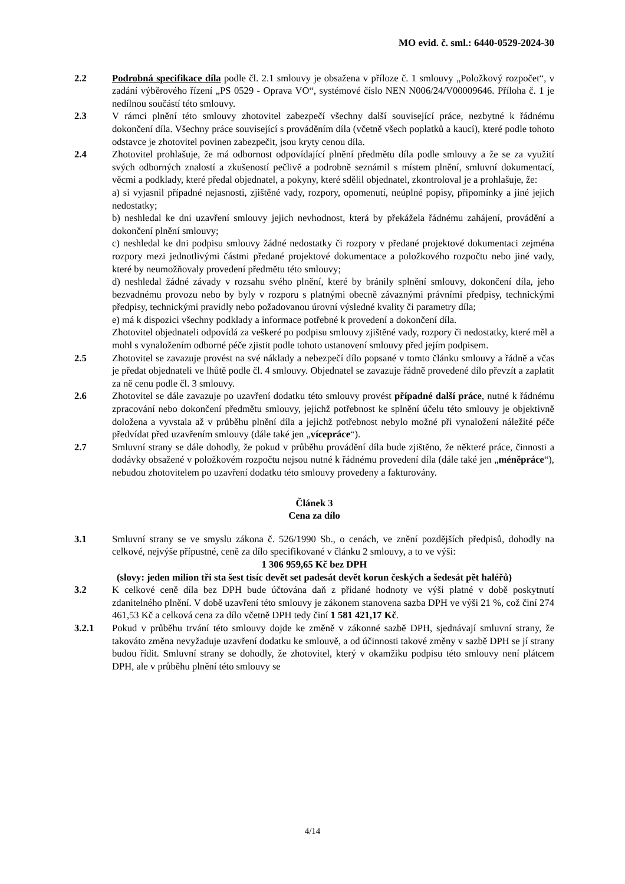MO evid. č. sml.: 6440-0529-2024-30
2.2 Podrobná specifikace díla podle čl. 2.1 smlouvy je obsažena v příloze č. 1 smlouvy „Položkový rozpočet“, v zadání výběrového řízení „PS 0529 - Oprava VO“, systémové číslo NEN N006/24/V00009646. Příloha č. 1 je nedílnou součástí této smlouvy.
2.3 V rámci plnění této smlouvy zhotovitel zabezpečí všechny další související práce, nezbytné k řádnému dokončení díla. Všechny práce související s prováděním díla (včetně všech poplatků a kaucí), které podle tohoto odstavce je zhotovitel povinen zabezpečit, jsou kryty cenou díla.
2.4 Zhotovitel prohlašuje, že má odbornost odpovídající plnění předmětu díla podle smlouvy a že se za využití svých odborných znalostí a zkušeností pečlivě a podrobně seznámil s místem plnění, smluvní dokumentací, věcmi a podklady, které předal objednatel, a pokyny, které sdělil objednatel, zkontroloval je a prohlašuje, že:
a) si vyjasnil případné nejasnosti, zjištěné vady, rozpory, opomenutí, neúplné popisy, připomínky a jiné jejich nedostatky;
b) neshledal ke dni uzavření smlouvy jejich nevhodnost, která by překážela řádnému zahájení, provádění a dokončení plnění smlouvy;
c) neshledal ke dni podpisu smlouvy žádné nedostatky či rozpory v předané projektové dokumentaci zejména rozpory mezi jednotlivými částmi předané projektové dokumentace a položkového rozpočtu nebo jiné vady, které by neumožňovaly provedení předmětu této smlouvy;
d) neshledal žádné závady v rozsahu svého plnění, které by bránily splnění smlouvy, dokončení díla, jeho bezvadnému provozu nebo by byly v rozporu s platnými obecně závaznými právními předpisy, technickými předpisy, technickými pravidly nebo požadovanou úrovní výsledné kvality či parametry díla;
e) má k dispozici všechny podklady a informace potřebné k provedení a dokončení díla.
Zhotovitel objednateli odpovídá za veškeré po podpisu smlouvy zjištěné vady, rozpory či nedostatky, které měl a mohl s vynaložením odborné péče zjistit podle tohoto ustanovení smlouvy před jejím podpisem.
2.5 Zhotovitel se zavazuje provést na své náklady a nebezpečí dílo popsané v tomto článku smlouvy a řádně a včas je předat objednateli ve lhůtě podle čl. 4 smlouvy. Objednatel se zavazuje řádně provedené dílo převzít a zaplatit za ně cenu podle čl. 3 smlouvy.
2.6 Zhotovitel se dále zavazuje po uzavření dodatku této smlouvy provést případné další práce, nutné k řádnému zpracování nebo dokončení předmětu smlouvy, jejichž potřebnost ke splnění účelu této smlouvy je objektivně doložena a vyvstala až v průběhu plnění díla a jejichž potřebnost nebylo možné při vynaložení náležité péče předvídat před uzavřením smlouvy (dále také jen „vícepráce“).
2.7 Smluvní strany se dále dohodly, že pokud v průběhu provádění díla bude zjištěno, že některé práce, činnosti a dodávky obsažené v položkovém rozpočtu nejsou nutné k řádnému provedení díla (dále také jen „méněpráce“), nebudou zhotovitelem po uzavření dodatku této smlouvy provedeny a fakturovány.
Článek 3
Cena za dílo
3.1 Smluvní strany se ve smyslu zákona č. 526/1990 Sb., o cenách, ve znění pozdějších předpisů, dohodly na celkové, nejvýše přípustné, ceně za dílo specifikované v článku 2 smlouvy, a to ve výši:
1 306 959,65 Kč bez DPH
(slovy: jeden milion tři sta šest tisíc devět set padesát devět korun českých a šedesát pět haléřů)
3.2 K celkové ceně díla bez DPH bude účtována daň z přidané hodnoty ve výši platné v době poskytnutí zdanitelného plnění. V době uzavření této smlouvy je zákonem stanovena sazba DPH ve výši 21 %, což činí 274 461,53 Kč a celková cena za dílo včetně DPH tedy činí 1 581 421,17 Kč.
3.2.1 Pokud v průběhu trvání této smlouvy dojde ke změně v zákonné sazbě DPH, sjednávají smluvní strany, že takováto změna nevyžaduje uzavření dodatku ke smlouvě, a od účinnosti takové změny v sazbě DPH se jí strany budou řídit. Smluvní strany se dohodly, že zhotovitel, který v okamžiku podpisu této smlouvy není plátcem DPH, ale v průběhu plnění této smlouvy se
4/14